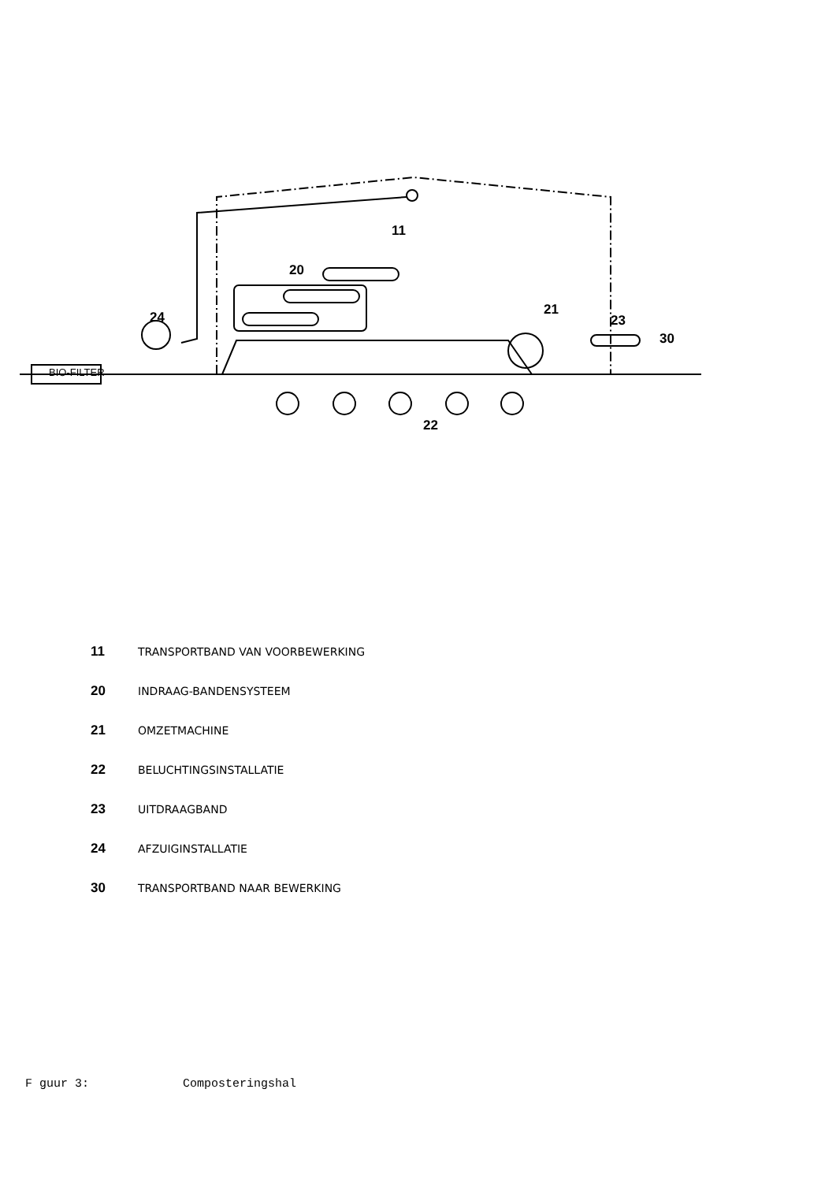BIO-FILTER
11
20
24 21
23
30
22
11 TRANSPORTBAND VAN VOORBEWERKING
20 INDRAAG-BANDENSYSTEEM
21 OMZETMACHINE
22 BELUCHTINGSINSTALLATIE
23 UITDRAAGBAND
24 AFZUIGINSTALLATIE
30 TRANSPORTBAND NAAR BEWERKING
F guur 3: Composteringshal